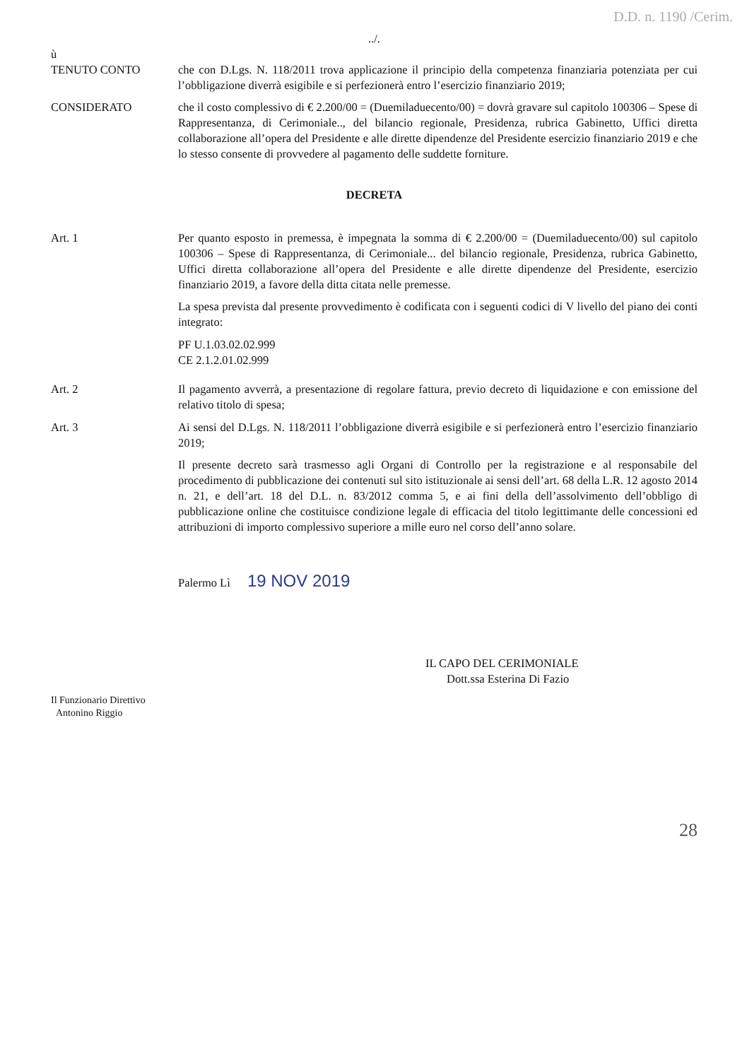D.D. n. 1190 /Cerim.
../.
ù
TENUTO CONTO che con D.Lgs. N. 118/2011 trova applicazione il principio della competenza finanziaria potenziata per cui l’obbligazione diverrà esigibile e si perfezionerà entro l’esercizio finanziario 2019;
CONSIDERATO che il costo complessivo di € 2.200/00 = (Duemiladuecento/00) = dovrà gravare sul capitolo 100306 – Spese di Rappresentanza, di Cerimoniale.., del bilancio regionale, Presidenza, rubrica Gabinetto, Uffici diretta collaborazione all’opera del Presidente e alle dirette dipendenze del Presidente esercizio finanziario 2019 e che lo stesso consente di provvedere al pagamento delle suddette forniture.
DECRETA
Art. 1 Per quanto esposto in premessa, è impegnata la somma di € 2.200/00 = (Duemiladuecento/00) sul capitolo 100306 – Spese di Rappresentanza, di Cerimoniale... del bilancio regionale, Presidenza, rubrica Gabinetto, Uffici diretta collaborazione all’opera del Presidente e alle dirette dipendenze del Presidente, esercizio finanziario 2019, a favore della ditta citata nelle premesse.
La spesa prevista dal presente provvedimento è codificata con i seguenti codici di V livello del piano dei conti integrato:
PF U.1.03.02.02.999
CE 2.1.2.01.02.999
Art. 2 Il pagamento avverrà, a presentazione di regolare fattura, previo decreto di liquidazione e con emissione del relativo titolo di spesa;
Art. 3 Ai sensi del D.Lgs. N. 118/2011 l’obbligazione diverrà esigibile e si perfezionerà entro l’esercizio finanziario 2019;
Il presente decreto sarà trasmesso agli Organi di Controllo per la registrazione e al responsabile del procedimento di pubblicazione dei contenuti sul sito istituzionale ai sensi dell’art. 68 della L.R. 12 agosto 2014 n. 21, e dell’art. 18 del D.L. n. 83/2012 comma 5, e ai fini della dell’assolvimento dell’obbligo di pubblicazione online che costituisce condizione legale di efficacia del titolo legittimante delle concessioni ed attribuzioni di importo complessivo superiore a mille euro nel corso dell’anno solare.
Palermo Lì 19 NOV 2019
IL CAPO DEL CERIMONIALE
Dott.ssa Esterina Di Fazio
Il Funzionario Direttivo
Antonino Riggio
28